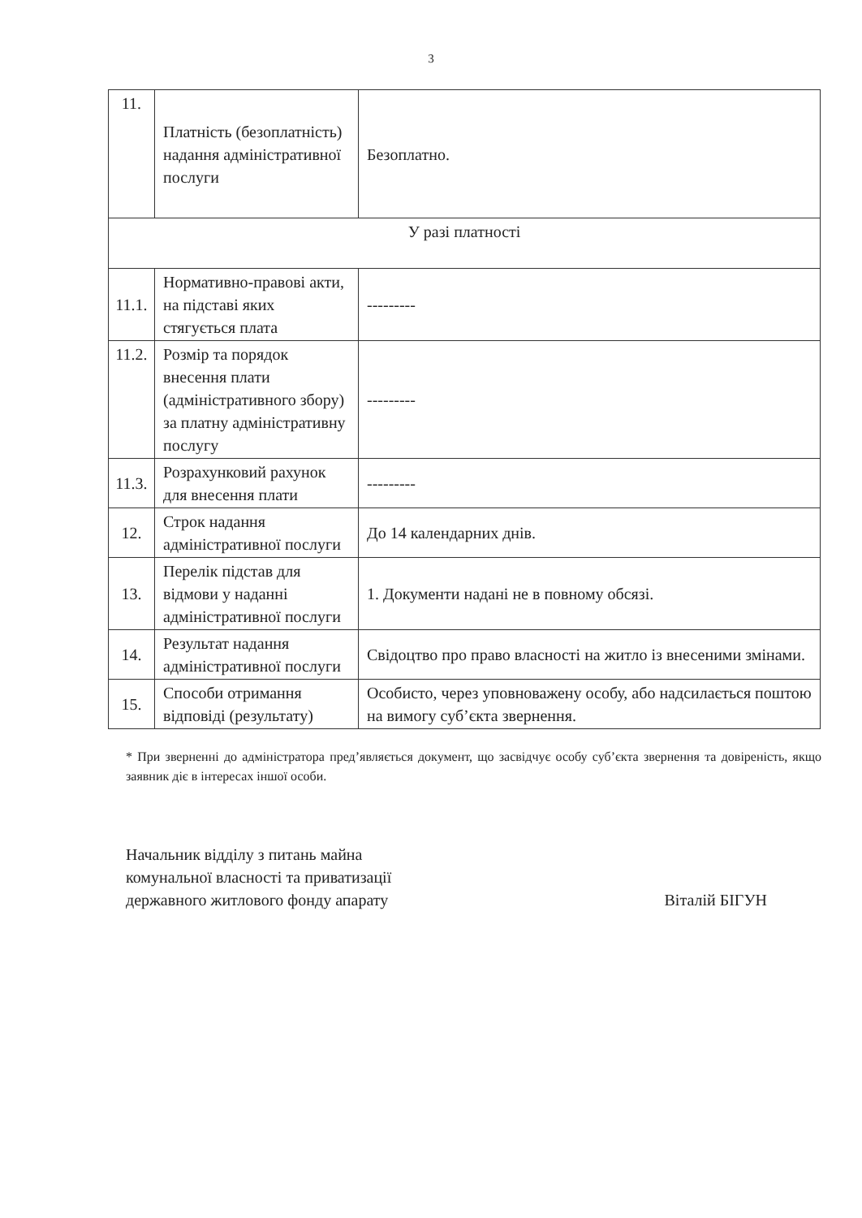3
| 11. | Платність (безоплатність) надання адміністративної послуги | Безоплатно. |
| У разі платності | | |
| 11.1. | Нормативно-правові акти, на підставі яких стягується плата | --------- |
| 11.2. | Розмір та порядок внесення плати (адміністративного збору) за платну адміністративну послугу | --------- |
| 11.3. | Розрахунковий рахунок для внесення плати | --------- |
| 12. | Строк надання адміністративної послуги | До 14 календарних днів. |
| 13. | Перелік підстав для відмови у наданні адміністративної послуги | 1. Документи надані не в повному обсязі. |
| 14. | Результат надання адміністративної послуги | Свідоцтво про право власності на житло із внесеними змінами. |
| 15. | Способи отримання відповіді (результату) | Особисто, через уповноважену особу, або надсилається поштою на вимогу суб’єкта звернення. |
* При зверненні до адміністратора пред’являється документ, що засвідчує особу суб’єкта звернення та довіреність, якщо заявник діє в інтересах іншої особи.
Начальник відділу з питань майна
комунальної власності та приватизації
державного житлового фонду апарату
Віталій БІГУН